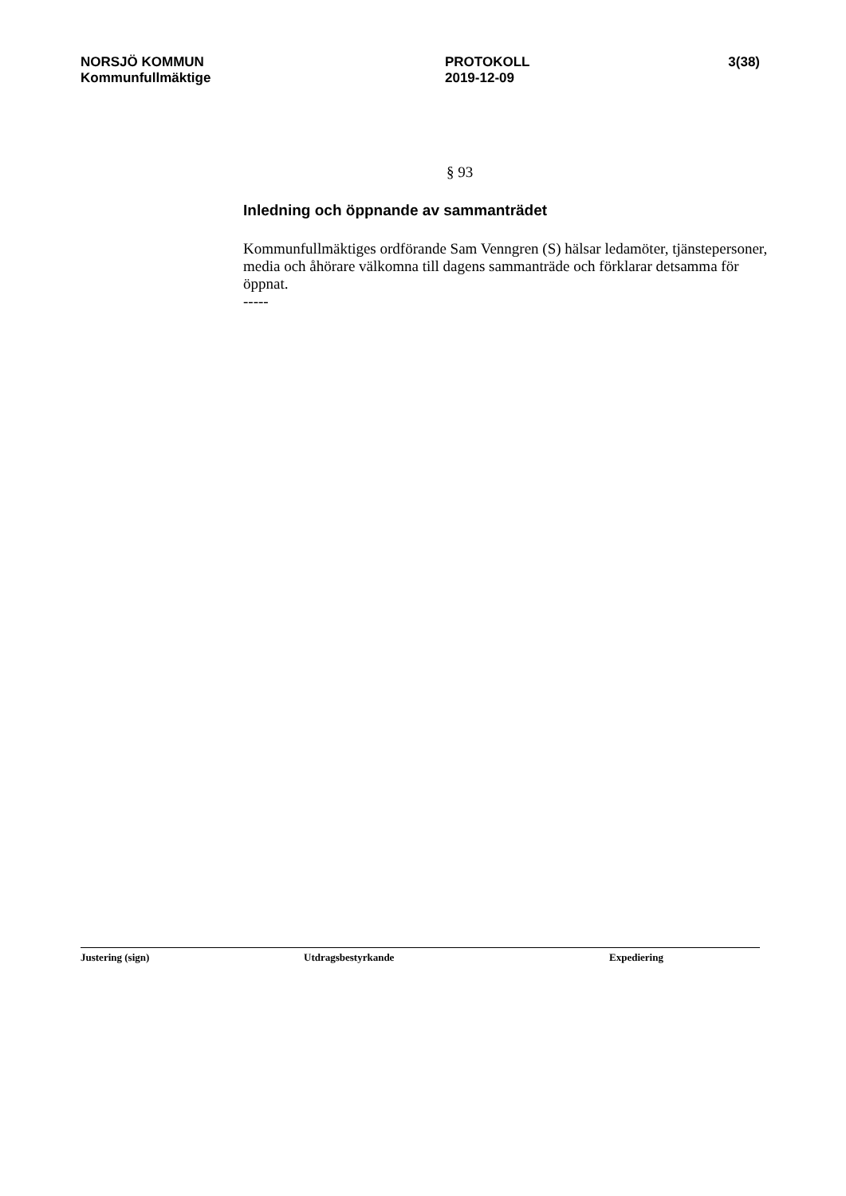NORSJÖ KOMMUN
Kommunfullmäktige
PROTOKOLL
2019-12-09
3(38)
§ 93
Inledning och öppnande av sammanträdet
Kommunfullmäktiges ordförande Sam Venngren (S) hälsar ledamöter, tjänstepersoner, media och åhörare välkomna till dagens sammanträde och förklarar detsamma för öppnat.
-----
Justering (sign) Utdragsbestyrkande Expediering